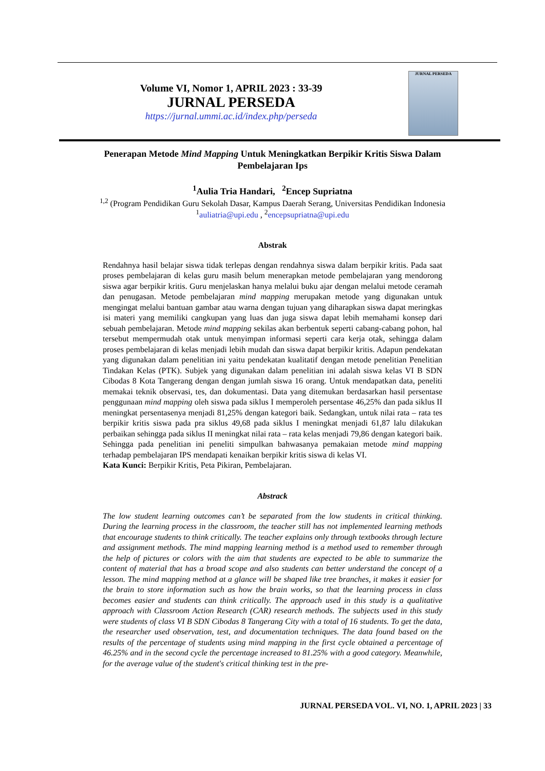Volume VI, Nomor 1, APRIL 2023 : 33-39
JURNAL PERSEDA
https://jurnal.ummi.ac.id/index.php/perseda
JURNAL PERSEDA
Penerapan Metode Mind Mapping Untuk Meningkatkan Berpikir Kritis Siswa Dalam Pembelajaran Ips
<sup>1</sup> Aulia Tria Handari, <sup>2</sup>Encep Supriatna
<sup>1,2</sup> (Program Pendidikan Guru Sekolah Dasar, Kampus Daerah Serang, Universitas Pendidikan Indonesia
<sup>1</sup> auliatria@upi.edu , <sup>2</sup>encepsupriatna@upi.edu
Abstrak
Rendahnya hasil belajar siswa tidak terlepas dengan rendahnya siswa dalam berpikir kritis. Pada saat proses pembelajaran di kelas guru masih belum menerapkan metode pembelajaran yang mendorong siswa agar berpikir kritis. Guru menjelaskan hanya melalui buku ajar dengan melalui metode ceramah dan penugasan. Metode pembelajaran mind mapping merupakan metode yang digunakan untuk mengingat melalui bantuan gambar atau warna dengan tujuan yang diharapkan siswa dapat meringkas isi materi yang memiliki cangkupan yang luas dan juga siswa dapat lebih memahami konsep dari sebuah pembelajaran. Metode mind mapping sekilas akan berbentuk seperti cabang-cabang pohon, hal tersebut mempermudah otak untuk menyimpan informasi seperti cara kerja otak, sehingga dalam proses pembelajaran di kelas menjadi lebih mudah dan siswa dapat berpikir kritis. Adapun pendekatan yang digunakan dalam penelitian ini yaitu pendekatan kualitatif dengan metode penelitian Penelitian Tindakan Kelas (PTK). Subjek yang digunakan dalam penelitian ini adalah siswa kelas VI B SDN Cibodas 8 Kota Tangerang dengan dengan jumlah siswa 16 orang. Untuk mendapatkan data, peneliti memakai teknik observasi, tes, dan dokumentasi. Data yang ditemukan berdasarkan hasil persentase penggunaan mind mapping oleh siswa pada siklus I memperoleh persentase 46,25% dan pada siklus II meningkat persentasenya menjadi 81,25% dengan kategori baik. Sedangkan, untuk nilai rata – rata tes berpikir kritis siswa pada pra siklus 49,68 pada siklus I meningkat menjadi 61,87 lalu dilakukan perbaikan sehingga pada siklus II meningkat nilai rata – rata kelas menjadi 79,86 dengan kategori baik. Sehingga pada penelitian ini peneliti simpulkan bahwasanya pemakaian metode mind mapping terhadap pembelajaran IPS mendapati kenaikan berpikir kritis siswa di kelas VI.
Kata Kunci: Berpikir Kritis, Peta Pikiran, Pembelajaran.
Abstrack
The low student learning outcomes can’t be separated from the low students in critical thinking. During the learning process in the classroom, the teacher still has not implemented learning methods that encourage students to think critically. The teacher explains only through textbooks through lecture and assignment methods. The mind mapping learning method is a method used to remember through the help of pictures or colors with the aim that students are expected to be able to summarize the content of material that has a broad scope and also students can better understand the concept of a lesson. The mind mapping method at a glance will be shaped like tree branches, it makes it easier for the brain to store information such as how the brain works, so that the learning process in class becomes easier and students can think critically. The approach used in this study is a qualitative approach with Classroom Action Research (CAR) research methods. The subjects used in this study were students of class VI B SDN Cibodas 8 Tangerang City with a total of 16 students. To get the data, the researcher used observation, test, and documentation techniques. The data found based on the results of the percentage of students using mind mapping in the first cycle obtained a percentage of 46.25% and in the second cycle the percentage increased to 81.25% with a good category. Meanwhile, for the average value of the student's critical thinking test in the pre-
JURNAL PERSEDA VOL. VI, NO. 1, APRIL 2023 | 33